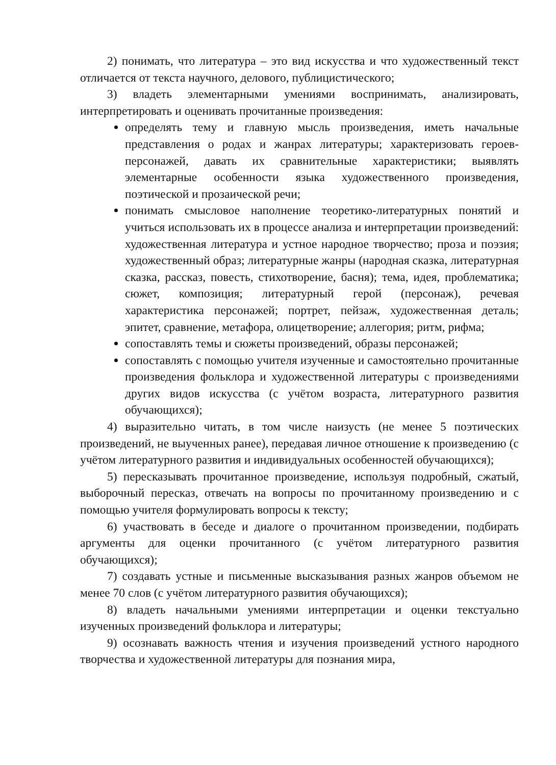2) понимать, что литература – это вид искусства и что художественный текст отличается от текста научного, делового, публицистического;
3) владеть элементарными умениями воспринимать, анализировать, интерпретировать и оценивать прочитанные произведения:
определять тему и главную мысль произведения, иметь начальные представления о родах и жанрах литературы; характеризовать героев-персонажей, давать их сравнительные характеристики; выявлять элементарные особенности языка художественного произведения, поэтической и прозаической речи;
понимать смысловое наполнение теоретико-литературных понятий и учиться использовать их в процессе анализа и интерпретации произведений: художественная литература и устное народное творчество; проза и поэзия; художественный образ; литературные жанры (народная сказка, литературная сказка, рассказ, повесть, стихотворение, басня); тема, идея, проблематика; сюжет, композиция; литературный герой (персонаж), речевая характеристика персонажей; портрет, пейзаж, художественная деталь; эпитет, сравнение, метафора, олицетворение; аллегория; ритм, рифма;
сопоставлять темы и сюжеты произведений, образы персонажей;
сопоставлять с помощью учителя изученные и самостоятельно прочитанные произведения фольклора и художественной литературы с произведениями других видов искусства (с учётом возраста, литературного развития обучающихся);
4) выразительно читать, в том числе наизусть (не менее 5 поэтических произведений, не выученных ранее), передавая личное отношение к произведению (с учётом литературного развития и индивидуальных особенностей обучающихся);
5) пересказывать прочитанное произведение, используя подробный, сжатый, выборочный пересказ, отвечать на вопросы по прочитанному произведению и с помощью учителя формулировать вопросы к тексту;
6) участвовать в беседе и диалоге о прочитанном произведении, подбирать аргументы для оценки прочитанного (с учётом литературного развития обучающихся);
7) создавать устные и письменные высказывания разных жанров объемом не менее 70 слов (с учётом литературного развития обучающихся);
8) владеть начальными умениями интерпретации и оценки текстуально изученных произведений фольклора и литературы;
9) осознавать важность чтения и изучения произведений устного народного творчества и художественной литературы для познания мира,